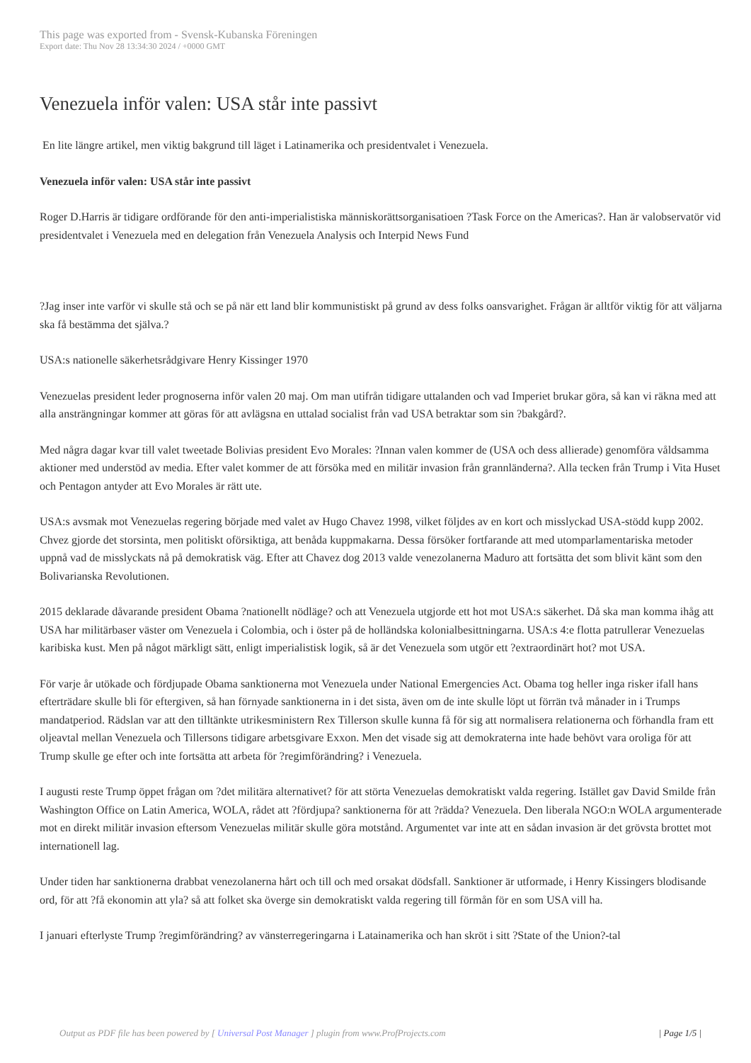This page was exported from - Svensk-Kubanska Föreningen
Export date: Thu Nov 28 13:34:30 2024 / +0000 GMT
Venezuela inför valen: USA står inte passivt
En lite längre artikel, men viktig bakgrund till läget i Latinamerika och presidentvalet i Venezuela.
Venezuela inför valen: USA står inte passivt
Roger D.Harris är tidigare ordförande för den anti-imperialistiska människorättsorganisatioen ?Task Force on the Americas?. Han är valobservatör vid presidentvalet i Venezuela med en delegation från Venezuela Analysis och Interpid News Fund
?Jag inser inte varför vi skulle stå och se på när ett land blir kommunistiskt på grund av dess folks oansvarighet. Frågan är alltför viktig för att väljarna ska få bestämma det själva.?
USA:s nationelle säkerhetsrådgivare Henry Kissinger 1970
Venezuelas president leder prognoserna inför valen 20 maj. Om man utifrån tidigare uttalanden och vad Imperiet brukar göra, så kan vi räkna med att alla ansträngningar kommer att göras för att avlägsna en uttalad socialist från vad USA betraktar som sin ?bakgård?.
Med några dagar kvar till valet tweetade Bolivias president Evo Morales: ?Innan valen kommer de (USA och dess allierade) genomföra våldsamma aktioner med understöd av media. Efter valet kommer de att försöka med en militär invasion från grannländerna?. Alla tecken från Trump i Vita Huset och Pentagon antyder att Evo Morales är rätt ute.
USA:s avsmak mot Venezuelas regering började med valet av Hugo Chavez 1998, vilket följdes av en kort och misslyckad USA-stödd kupp 2002. Chvez gjorde det storsinta, men politiskt oförsiktiga, att benåda kuppmakarna. Dessa försöker fortfarande att med utomparlamentariska metoder uppnå vad de misslyckats nå på demokratisk väg. Efter att Chavez dog 2013 valde venezolanerna Maduro att fortsätta det som blivit känt som den Bolivarianska Revolutionen.
2015 deklarade dåvarande president Obama ?nationellt nödläge? och att Venezuela utgjorde ett hot mot USA:s säkerhet. Då ska man komma ihåg att USA har militärbaser väster om Venezuela i Colombia, och i öster på de holländska kolonialbesittningarna. USA:s 4:e flotta patrullerar Venezuelas karibiska kust. Men på något märkligt sätt, enligt imperialistisk logik, så är det Venezuela som utgör ett ?extraordinärt hot? mot USA.
För varje år utökade och fördjupade Obama sanktionerna mot Venezuela under National Emergencies Act. Obama tog heller inga risker ifall hans efterträdare skulle bli för eftergiven, så han förnyade sanktionerna in i det sista, även om de inte skulle löpt ut förrän två månader in i Trumps mandatperiod. Rädslan var att den tilltänkte utrikesministern Rex Tillerson skulle kunna få för sig att normalisera relationerna och förhandla fram ett oljeavtal mellan Venezuela och Tillersons tidigare arbetsgivare Exxon. Men det visade sig att demokraterna inte hade behövt vara oroliga för att Trump skulle ge efter och inte fortsätta att arbeta för ?regimförändring? i Venezuela.
I augusti reste Trump öppet frågan om ?det militära alternativet? för att störta Venezuelas demokratiskt valda regering. Istället gav David Smilde från Washington Office on Latin America, WOLA, rådet att ?fördjupa? sanktionerna för att ?rädda? Venezuela. Den liberala NGO:n WOLA argumenterade mot en direkt militär invasion eftersom Venezuelas militär skulle göra motstånd. Argumentet var inte att en sådan invasion är det grövsta brottet mot internationell lag.
Under tiden har sanktionerna drabbat venezolanerna hårt och till och med orsakat dödsfall. Sanktioner är utformade, i Henry Kissingers blodisande ord, för att ?få ekonomin att yla? så att folket ska överge sin demokratiskt valda regering till förmån för en som USA vill ha.
I januari efterlyste Trump ?regimförändring? av vänsterregeringarna i Latainamerika och han skröt i sitt ?State of the Union?-tal
Output as PDF file has been powered by [ Universal Post Manager ] plugin from www.ProfProjects.com
| Page 1/5 |